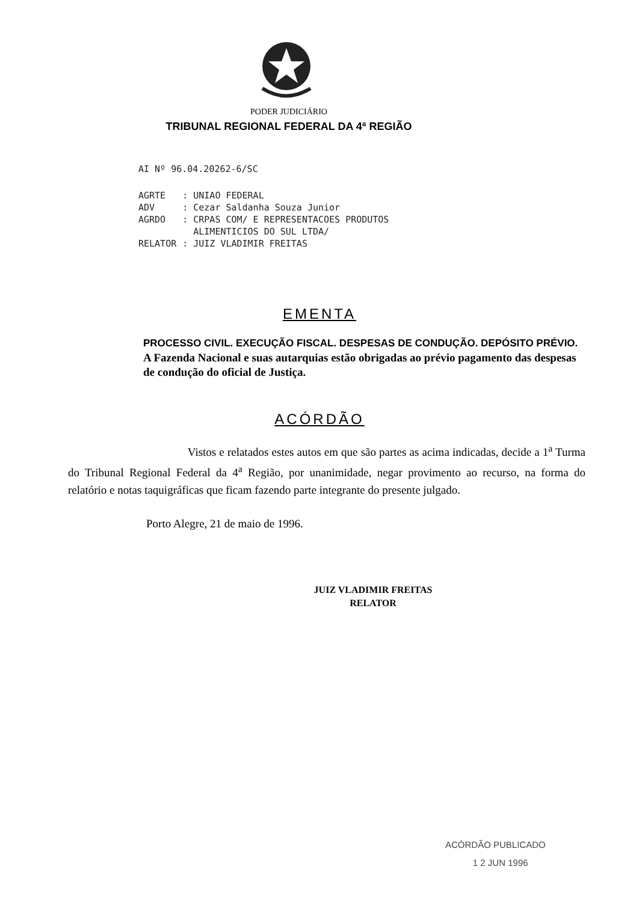PODER JUDICIÁRIO
TRIBUNAL REGIONAL FEDERAL DA 4ª REGIÃO
AI Nº 96.04.20262-6/SC
| AGRTE | : UNIAO FEDERAL |
| ADV | : Cezar Saldanha Souza Junior |
| AGRDO | : CRPAS COM/ E REPRESENTACOES PRODUTOS ALIMENTICIOS DO SUL LTDA/ |
| RELATOR | : JUIZ VLADIMIR FREITAS |
EMENTA
PROCESSO CIVIL. EXECUÇÃO FISCAL. DESPESAS DE CONDUÇÃO. DEPÓSITO PRÉVIO.
A Fazenda Nacional e suas autarquias estão obrigadas ao prévio pagamento das despesas de condução do oficial de Justiça.
ACÓRDÃO
Vistos e relatados estes autos em que são partes as acima indicadas, decide a 1<sup>a</sup> Turma do Tribunal Regional Federal da 4<sup>a</sup> Região, por unanimidade, negar provimento ao recurso, na forma do relatório e notas taquigráficas que ficam fazendo parte integrante do presente julgado.
Porto Alegre, 21 de maio de 1996.
JUIZ VLADIMIR FREITAS
RELATOR
ACÓRDÃO PUBLICADO
1 2 JUN 1996